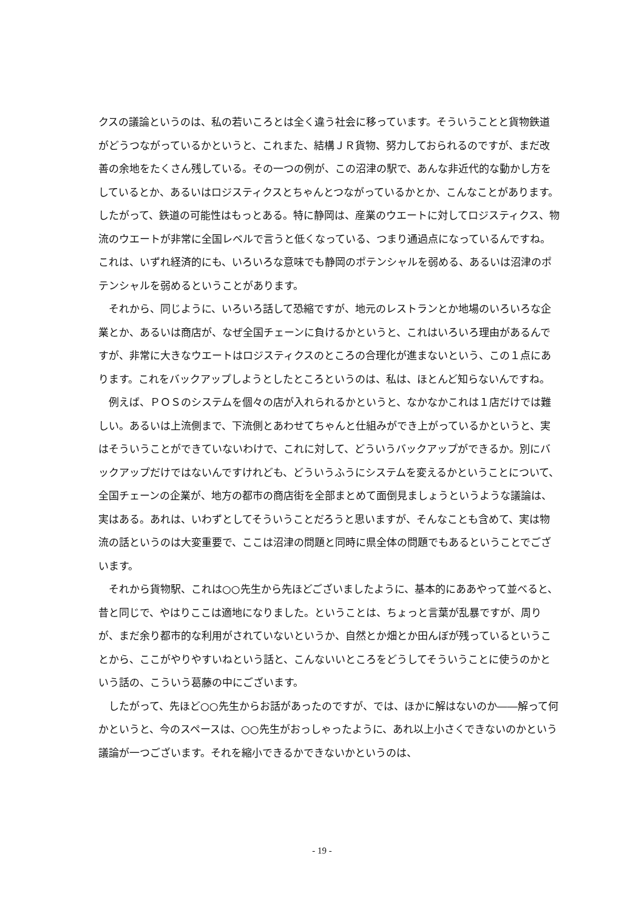クスの議論というのは、私の若いころとは全く違う社会に移っています。そういうことと貨物鉄道がどうつながっているかというと、これまた、結構ＪＲ貨物、努力しておられるのですが、まだ改善の余地をたくさん残している。その一つの例が、この沼津の駅で、あんな非近代的な動かし方をしているとか、あるいはロジスティクスとちゃんとつながっているかとか、こんなことがあります。したがって、鉄道の可能性はもっとある。特に静岡は、産業のウエートに対してロジスティクス、物流のウエートが非常に全国レベルで言うと低くなっている、つまり通過点になっているんですね。これは、いずれ経済的にも、いろいろな意味でも静岡のポテンシャルを弱める、あるいは沼津のポテンシャルを弱めるということがあります。
それから、同じように、いろいろ話して恐縮ですが、地元のレストランとか地場のいろいろな企業とか、あるいは商店が、なぜ全国チェーンに負けるかというと、これはいろいろ理由があるんですが、非常に大きなウエートはロジスティクスのところの合理化が進まないという、この１点にあります。これをバックアップしようとしたところというのは、私は、ほとんど知らないんですね。
例えば、ＰＯＳのシステムを個々の店が入れられるかというと、なかなかこれは１店だけでは難しい。あるいは上流側まで、下流側とあわせてちゃんと仕組みができ上がっているかというと、実はそういうことができていないわけで、これに対して、どういうバックアップができるか。別にバックアップだけではないんですけれども、どういうふうにシステムを変えるかということについて、全国チェーンの企業が、地方の都市の商店街を全部まとめて面倒見ましょうというような議論は、実はある。あれは、いわずとしてそういうことだろうと思いますが、そんなことも含めて、実は物流の話というのは大変重要で、ここは沼津の問題と同時に県全体の問題でもあるということでございます。
それから貨物駅、これは○○先生から先ほどございましたように、基本的にああやって並べると、昔と同じで、やはりここは適地になりました。ということは、ちょっと言葉が乱暴ですが、周りが、まだ余り都市的な利用がされていないというか、自然とか畑とか田んぼが残っているということから、ここがやりやすいねという話と、こんないいところをどうしてそういうことに使うのかという話の、こういう葛藤の中にございます。
したがって、先ほど○○先生からお話があったのですが、では、ほかに解はないのか――解って何かというと、今のスペースは、○○先生がおっしゃったように、あれ以上小さくできないのかという議論が一つございます。それを縮小できるかできないかというのは、
- 19 -